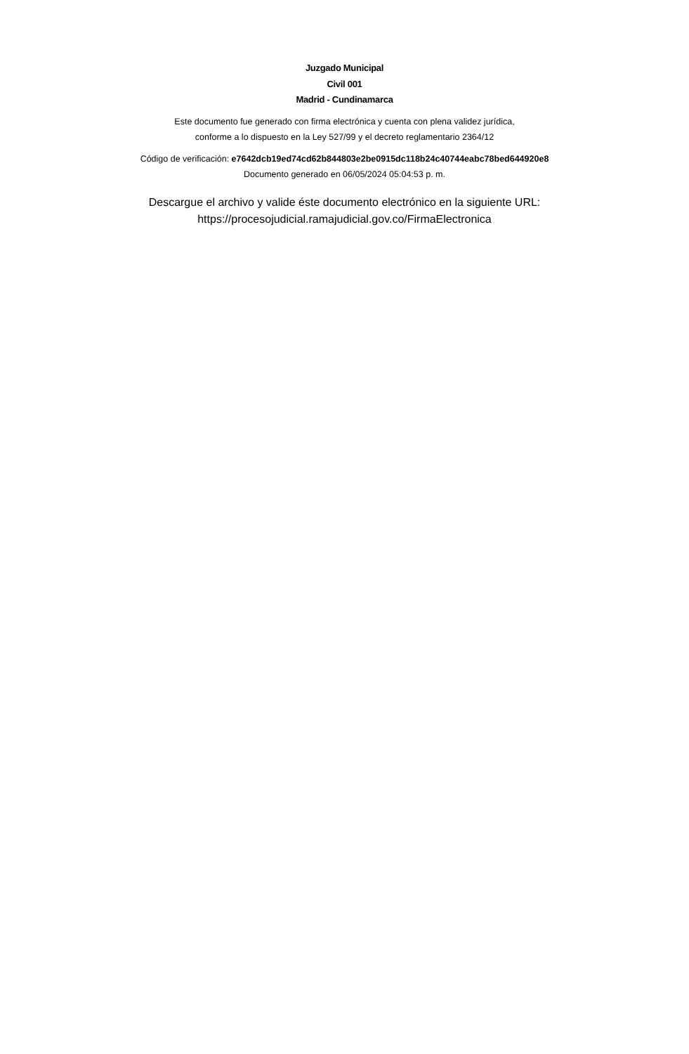Juzgado Municipal
Civil 001
Madrid - Cundinamarca
Este documento fue generado con firma electrónica y cuenta con plena validez jurídica,
conforme a lo dispuesto en la Ley 527/99 y el decreto reglamentario 2364/12
Código de verificación: e7642dcb19ed74cd62b844803e2be0915dc118b24c40744eabc78bed644920e8
Documento generado en 06/05/2024 05:04:53 p. m.
Descargue el archivo y valide éste documento electrónico en la siguiente URL:
https://procesojudicial.ramajudicial.gov.co/FirmaElectronica